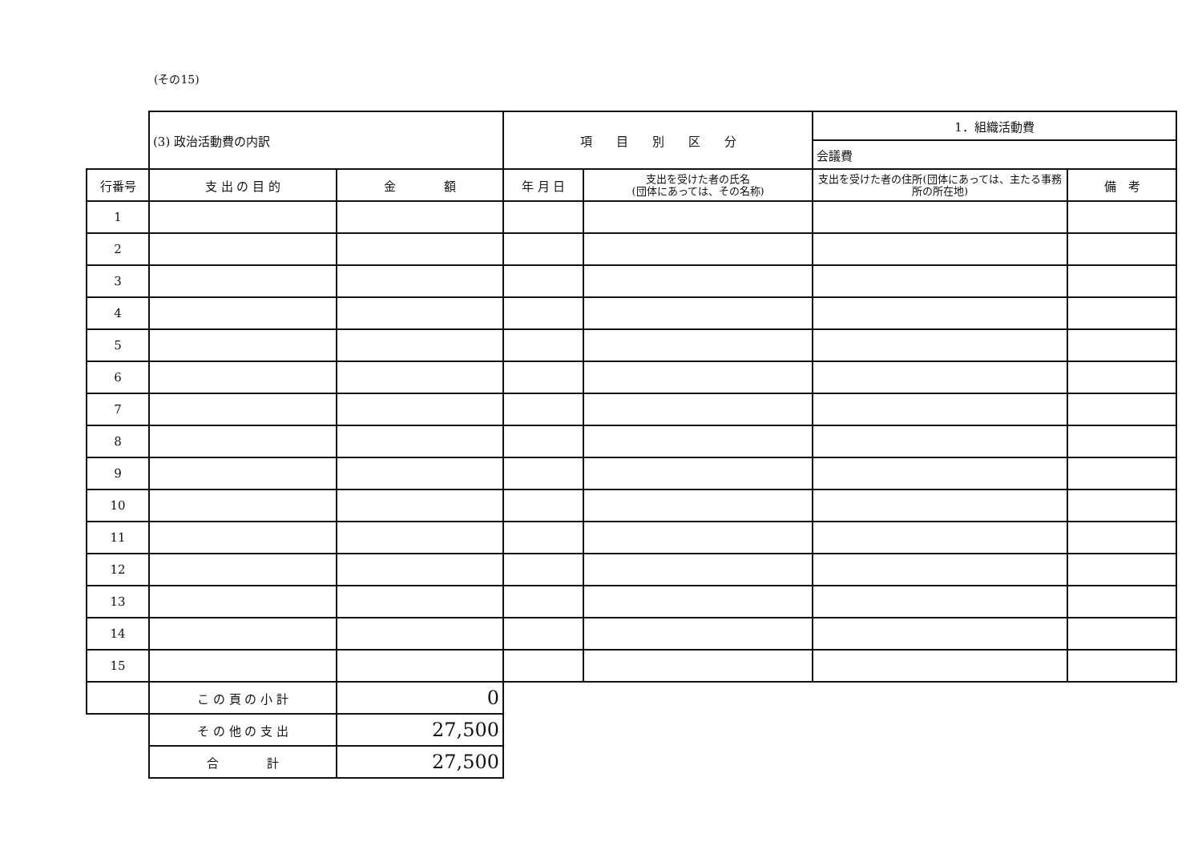(その15)
| | (3) 政治活動費の内訳 | | 項 目 別 区 分 | | 1．組織活動費 | |
| | | | | | 会議費 | |
| 行番号 | 支 出 の 目 的 | 金 額 | 年 月 日 | 支出を受けた者の氏名 (団体にあっては、その名称) | 支出を受けた者の住所(団体にあっては、主たる事務所の所在地) | 備 考 |
| 1 | | | | | | |
| 2 | | | | | | |
| 3 | | | | | | |
| 4 | | | | | | |
| 5 | | | | | | |
| 6 | | | | | | |
| 7 | | | | | | |
| 8 | | | | | | |
| 9 | | | | | | |
| 10 | | | | | | |
| 11 | | | | | | |
| 12 | | | | | | |
| 13 | | | | | | |
| 14 | | | | | | |
| 15 | | | | | | |
| | こ の 頁 の 小 計 | 0 | | | | |
| | そ の 他 の 支 出 | 27,500 | | | | |
| | 合 計 | 27,500 | | | | |